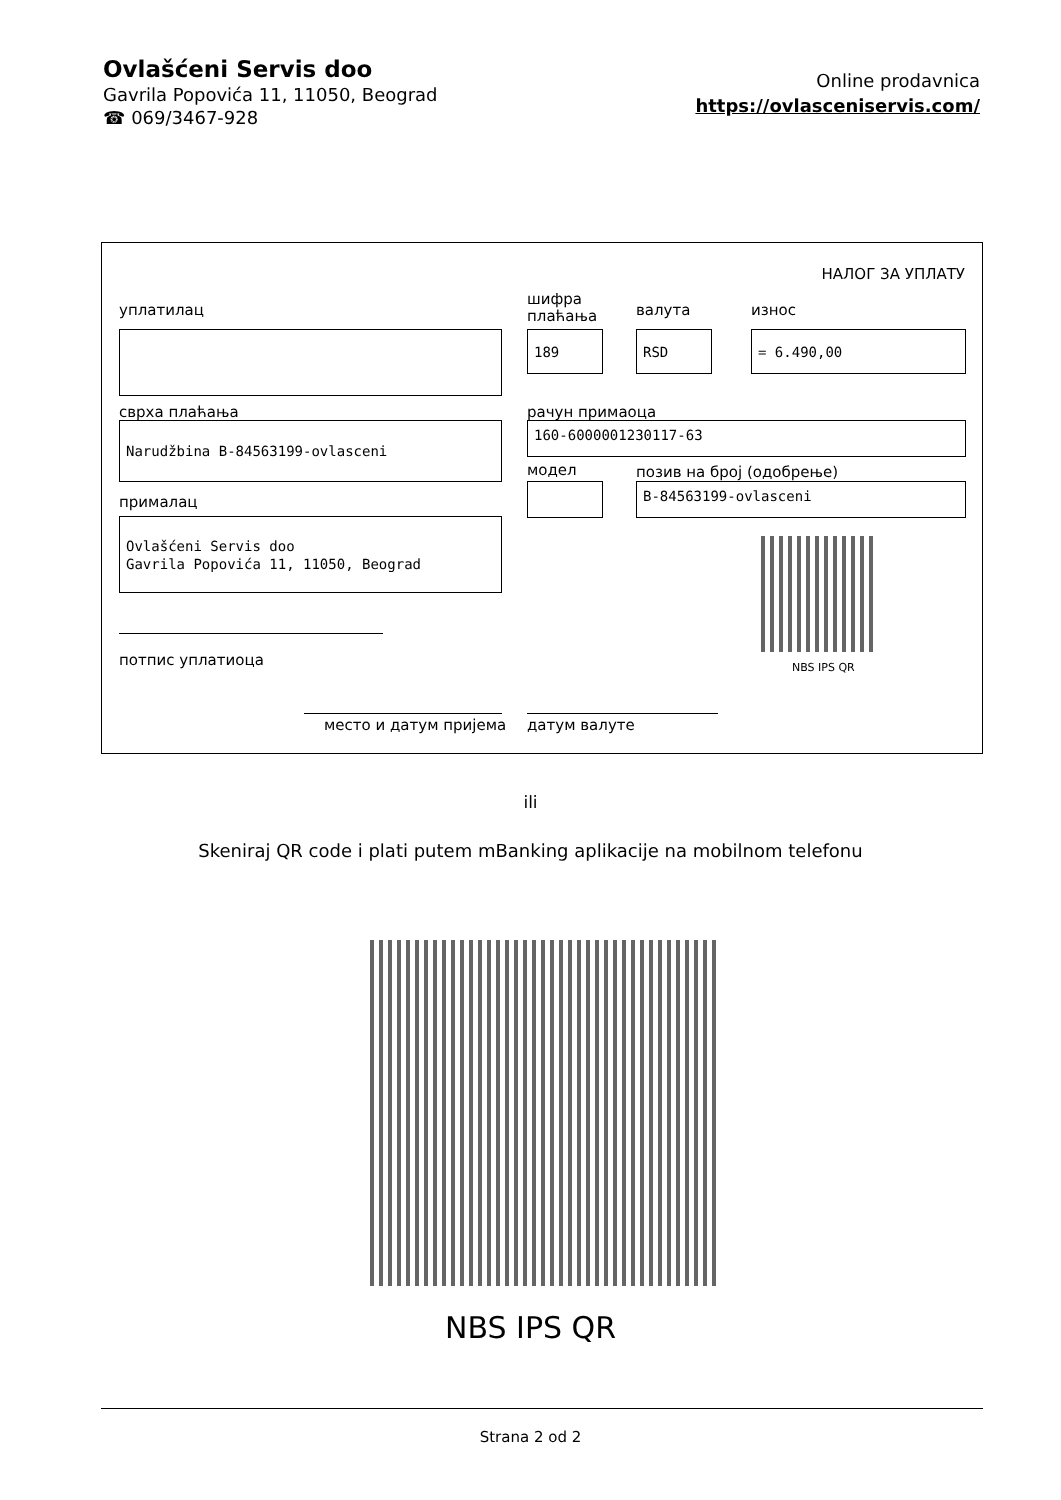Ovlašćeni Servis doo
Gavrila Popovića 11, 11050, Beograd
☎ 069/3467-928
Online prodavnica
https://ovlasceniservis.com/
НАЛОГ ЗА УПЛАТУ
уплатилац
шифра
плаћања
валута износ
189 RSD = 6.490,00
сврха плаћања рачун примаоца
Narudžbina B-84563199-ovlasceni 160-6000001230117-63
модел позив на број (одобрење)
B-84563199-ovlasceni
прималац
Ovlašćeni Servis doo
Gavrila Popovića 11, 11050, Beograd
NBS IPS QR
потпис уплатиоца
место и датум пријема датум валуте
ili
Skeniraj QR code i plati putem mBanking aplikacije na mobilnom telefonu
NBS IPS QR
Strana 2 od 2